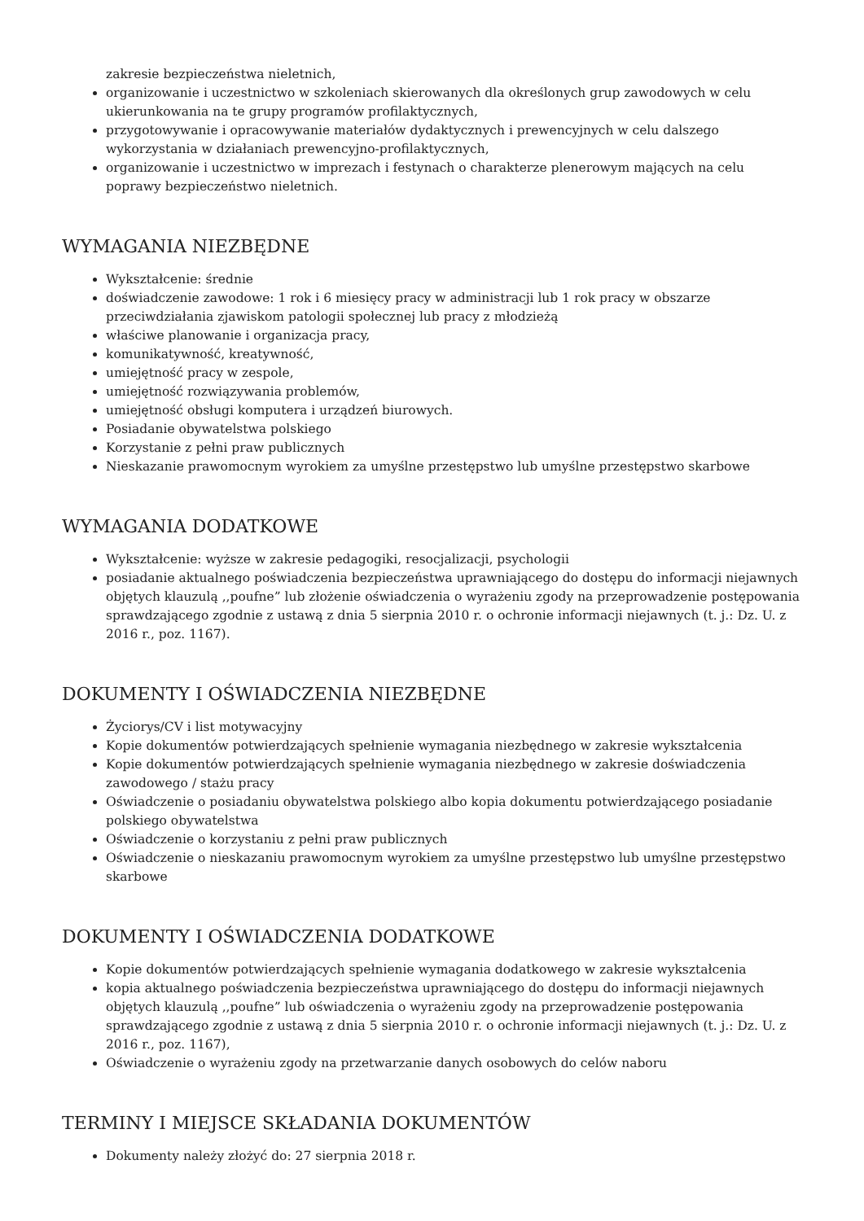zakresie bezpieczeństwa nieletnich,
organizowanie i uczestnictwo w szkoleniach skierowanych dla określonych grup zawodowych w celu ukierunkowania na te grupy programów profilaktycznych,
przygotowywanie i opracowywanie materiałów dydaktycznych i prewencyjnych w celu dalszego wykorzystania w działaniach prewencyjno-profilaktycznych,
organizowanie i uczestnictwo w imprezach i festynach o charakterze plenerowym mających na celu poprawy bezpieczeństwo nieletnich.
WYMAGANIA NIEZBĘDNE
Wykształcenie: średnie
doświadczenie zawodowe: 1 rok i 6 miesięcy pracy w administracji lub 1 rok pracy w obszarze przeciwdziałania zjawiskom patologii społecznej lub pracy z młodzieżą
właściwe planowanie i organizacja pracy,
komunikatywność, kreatywność,
umiejętność pracy w zespole,
umiejętność rozwiązywania problemów,
umiejętność obsługi komputera i urządzeń biurowych.
Posiadanie obywatelstwa polskiego
Korzystanie z pełni praw publicznych
Nieskazanie prawomocnym wyrokiem za umyślne przestępstwo lub umyślne przestępstwo skarbowe
WYMAGANIA DODATKOWE
Wykształcenie: wyższe w zakresie pedagogiki, resocjalizacji, psychologii
posiadanie aktualnego poświadczenia bezpieczeństwa uprawniającego do dostępu do informacji niejawnych objętych klauzulą ,,poufne” lub złożenie oświadczenia o wyrażeniu zgody na przeprowadzenie postępowania sprawdzającego zgodnie z ustawą z dnia 5 sierpnia 2010 r. o ochronie informacji niejawnych (t. j.: Dz. U. z 2016 r., poz. 1167).
DOKUMENTY I OŚWIADCZENIA NIEZBĘDNE
Życiorys/CV i list motywacyjny
Kopie dokumentów potwierdzających spełnienie wymagania niezbędnego w zakresie wykształcenia
Kopie dokumentów potwierdzających spełnienie wymagania niezbędnego w zakresie doświadczenia zawodowego / stażu pracy
Oświadczenie o posiadaniu obywatelstwa polskiego albo kopia dokumentu potwierdzającego posiadanie polskiego obywatelstwa
Oświadczenie o korzystaniu z pełni praw publicznych
Oświadczenie o nieskazaniu prawomocnym wyrokiem za umyślne przestępstwo lub umyślne przestępstwo skarbowe
DOKUMENTY I OŚWIADCZENIA DODATKOWE
Kopie dokumentów potwierdzających spełnienie wymagania dodatkowego w zakresie wykształcenia
kopia aktualnego poświadczenia bezpieczeństwa uprawniającego do dostępu do informacji niejawnych objętych klauzulą ,,poufne” lub oświadczenia o wyrażeniu zgody na przeprowadzenie postępowania sprawdzającego zgodnie z ustawą z dnia 5 sierpnia 2010 r. o ochronie informacji niejawnych (t. j.: Dz. U. z 2016 r., poz. 1167),
Oświadczenie o wyrażeniu zgody na przetwarzanie danych osobowych do celów naboru
TERMINY I MIEJSCE SKŁADANIA DOKUMENTÓW
Dokumenty należy złożyć do: 27 sierpnia 2018 r.